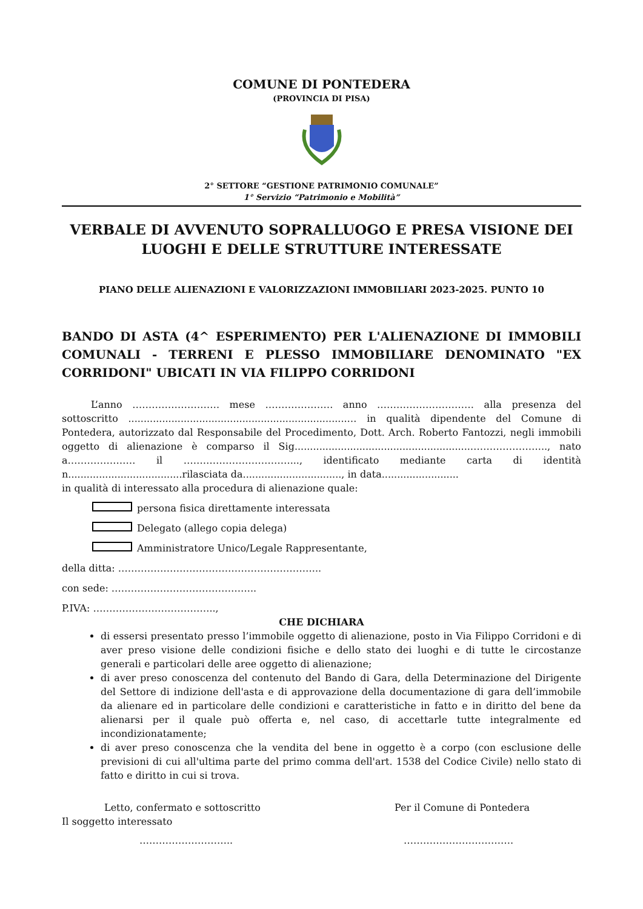COMUNE DI PONTEDERA
(PROVINCIA DI PISA)
2° SETTORE “GESTIONE PATRIMONIO COMUNALE”
1° Servizio “Patrimonio e Mobilità”
VERBALE DI AVVENUTO SOPRALLUOGO E PRESA VISIONE DEI LUOGHI E DELLE STRUTTURE INTERESSATE
PIANO DELLE ALIENAZIONI E VALORIZZAZIONI IMMOBILIARI 2023-2025. PUNTO 10
BANDO DI ASTA (4^ ESPERIMENTO) PER L'ALIENAZIONE DI IMMOBILI COMUNALI - TERRENI E PLESSO IMMOBILIARE DENOMINATO "EX CORRIDONI" UBICATI IN VIA FILIPPO CORRIDONI
   L’anno ……………………… mese ………………… anno ………………………… alla presenza del sottoscritto .......................................................................… in qualità dipendente del Comune di Pontedera, autorizzato dal Responsabile del Procedimento, Dott. Arch. Roberto Fantozzi, negli immobili oggetto di alienazione è comparso il Sig.........................................................…………………..., nato a………………… il ……………………………..., identificato mediante carta di identità n.....................................rilasciata da................................, in data.........................
in qualità di interessato alla procedura di alienazione quale:
persona fisica direttamente interessata
Delegato (allego copia delega)
Amministratore Unico/Legale Rappresentante,
della ditta: ……………………………………………………...
con sede: ……………………………………...
P.IVA: ………………………………..,
CHE DICHIARA
di essersi presentato presso l’immobile oggetto di alienazione, posto in Via Filippo Corridoni e di aver preso visione delle condizioni fisiche e dello stato dei luoghi e di tutte le circostanze generali e particolari delle aree oggetto di alienazione;
di aver preso conoscenza del contenuto del Bando di Gara, della Determinazione del Dirigente del Settore di indizione dell'asta e di approvazione della documentazione di gara dell’immobile da alienare ed in particolare delle condizioni e caratteristiche in fatto e in diritto del bene da alienarsi per il quale può offerta e, nel caso, di accettarle tutte integralmente ed incondizionatamente;
di aver preso conoscenza che la vendita del bene in oggetto è a corpo (con esclusione delle previsioni di cui all'ultima parte del primo comma dell'art. 1538 del Codice Civile) nello stato di fatto e diritto in cui si trova.
Letto, confermato e sottoscritto
Per il Comune di Pontedera
Il soggetto interessato
……………………….. …………………………….